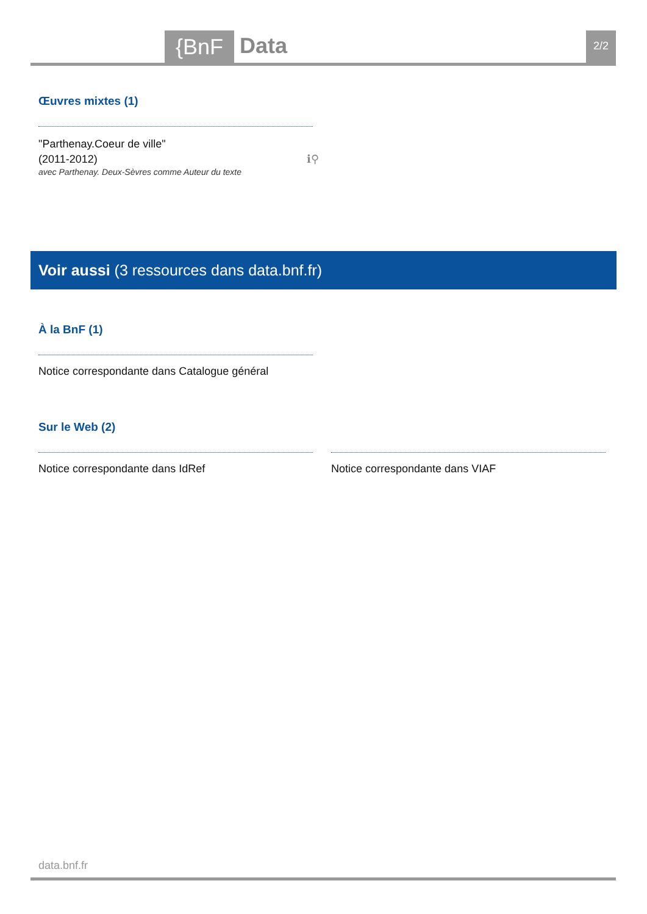{BnF Data 2/2
Œuvres mixtes (1)
"Parthenay.Coeur de ville"
(2011-2012) ℹ⚲
avec Parthenay. Deux-Sèvres comme Auteur du texte
Voir aussi (3 ressources dans data.bnf.fr)
À la BnF (1)
Notice correspondante dans Catalogue général
Sur le Web (2)
Notice correspondante dans IdRef
Notice correspondante dans VIAF
data.bnf.fr